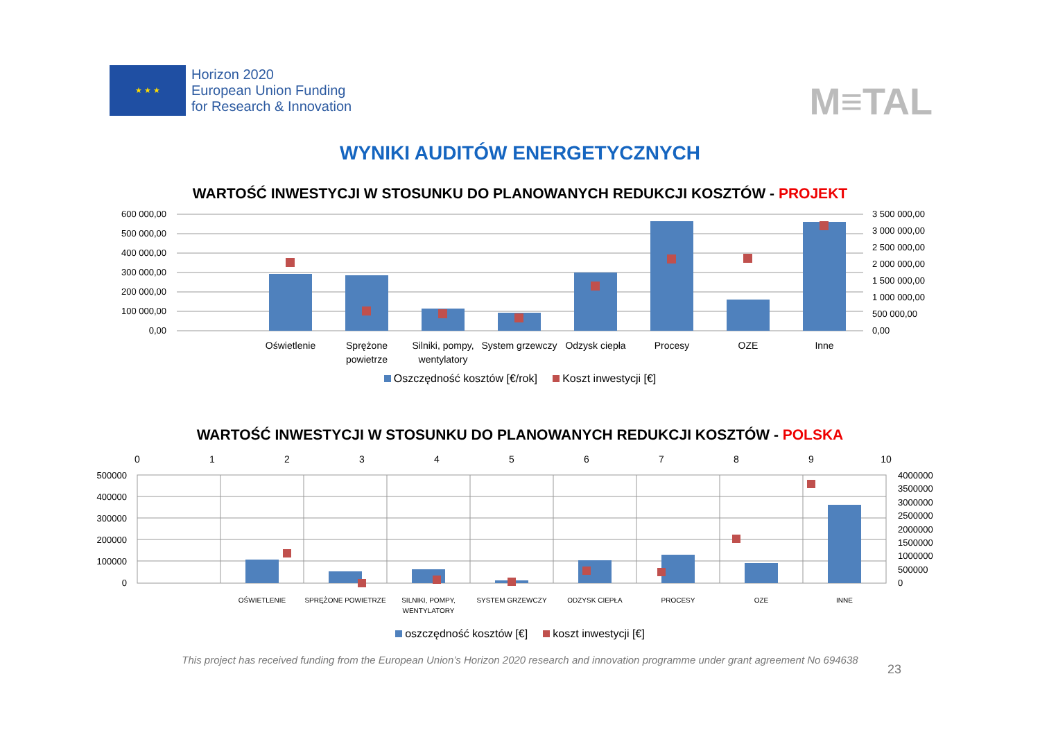★ ★ ★
Horizon 2020
European Union Funding
for Research & Innovation
M≡TAL
WYNIKI AUDITÓW ENERGETYCZNYCH
WARTOŚĆ INWESTYCJI W STOSUNKU DO PLANOWANYCH REDUKCJI KOSZTÓW - PROJEKT
600 000,00
500 000,00
400 000,00
300 000,00
200 000,00
100 000,00
0,00
3 500 000,00
3 000 000,00
2 500 000,00
2 000 000,00
1 500 000,00
1 000 000,00
500 000,00
0,00
Oświetlenie
Sprężone
powietrze
Silniki, pompy,
wentylatory
System grzewczy
Odzysk ciepła
Procesy
OZE
Inne
Oszczędność kosztów [€/rok] Koszt inwestycji [€]
WARTOŚĆ INWESTYCJI W STOSUNKU DO PLANOWANYCH REDUKCJI KOSZTÓW - POLSKA
0
1
2
3
4
5
6
7
8
9
10
500000
400000
300000
200000
100000
0
4000000
3500000
3000000
2500000
2000000
1500000
1000000
500000
0
OŚWIETLENIE
SPRĘŻONE POWIETRZE
SILNIKI, POMPY,
WENTYLATORY
SYSTEM GRZEWCZY
ODZYSK CIEPŁA
PROCESY
OZE
INNE
oszczędność kosztów [€] koszt inwestycji [€]
23
This project has received funding from the European Union’s Horizon 2020 research and innovation programme under grant agreement No 694638